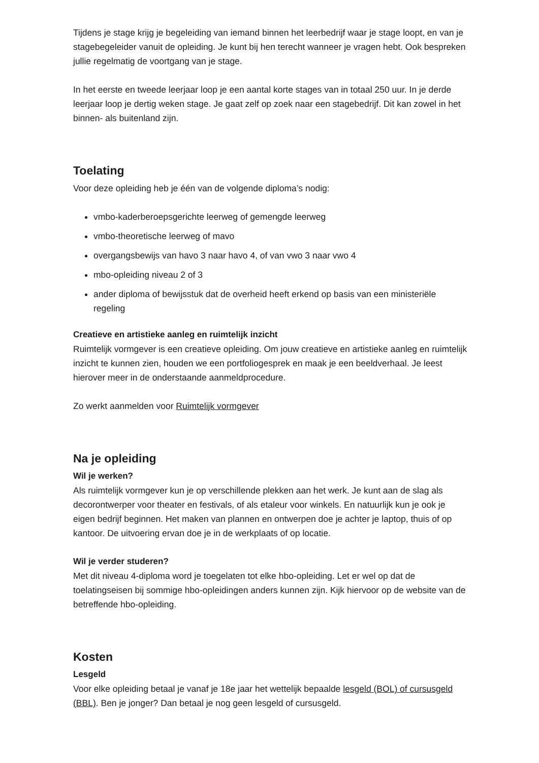Tijdens je stage krijg je begeleiding van iemand binnen het leerbedrijf waar je stage loopt, en van je stagebegeleider vanuit de opleiding. Je kunt bij hen terecht wanneer je vragen hebt. Ook bespreken jullie regelmatig de voortgang van je stage.
In het eerste en tweede leerjaar loop je een aantal korte stages van in totaal 250 uur. In je derde leerjaar loop je dertig weken stage. Je gaat zelf op zoek naar een stagebedrijf. Dit kan zowel in het binnen- als buitenland zijn.
Toelating
Voor deze opleiding heb je één van de volgende diploma’s nodig:
vmbo-kaderberoepsgerichte leerweg of gemengde leerweg
vmbo-theoretische leerweg of mavo
overgangsbewijs van havo 3 naar havo 4, of van vwo 3 naar vwo 4
mbo-opleiding niveau 2 of 3
ander diploma of bewijsstuk dat de overheid heeft erkend op basis van een ministeriële regeling
Creatieve en artistieke aanleg en ruimtelijk inzicht
Ruimtelijk vormgever is een creatieve opleiding. Om jouw creatieve en artistieke aanleg en ruimtelijk inzicht te kunnen zien, houden we een portfoliogesprek en maak je een beeldverhaal. Je leest hierover meer in de onderstaande aanmeldprocedure.
Zo werkt aanmelden voor Ruimtelijk vormgever
Na je opleiding
Wil je werken?
Als ruimtelijk vormgever kun je op verschillende plekken aan het werk. Je kunt aan de slag als decorontwerper voor theater en festivals, of als etaleur voor winkels. En natuurlijk kun je ook je eigen bedrijf beginnen. Het maken van plannen en ontwerpen doe je achter je laptop, thuis of op kantoor. De uitvoering ervan doe je in de werkplaats of op locatie.
Wil je verder studeren?
Met dit niveau 4-diploma word je toegelaten tot elke hbo-opleiding. Let er wel op dat de toelatingseisen bij sommige hbo-opleidingen anders kunnen zijn. Kijk hiervoor op de website van de betreffende hbo-opleiding.
Kosten
Lesgeld
Voor elke opleiding betaal je vanaf je 18e jaar het wettelijk bepaalde lesgeld (BOL) of cursusgeld (BBL). Ben je jonger? Dan betaal je nog geen lesgeld of cursusgeld.